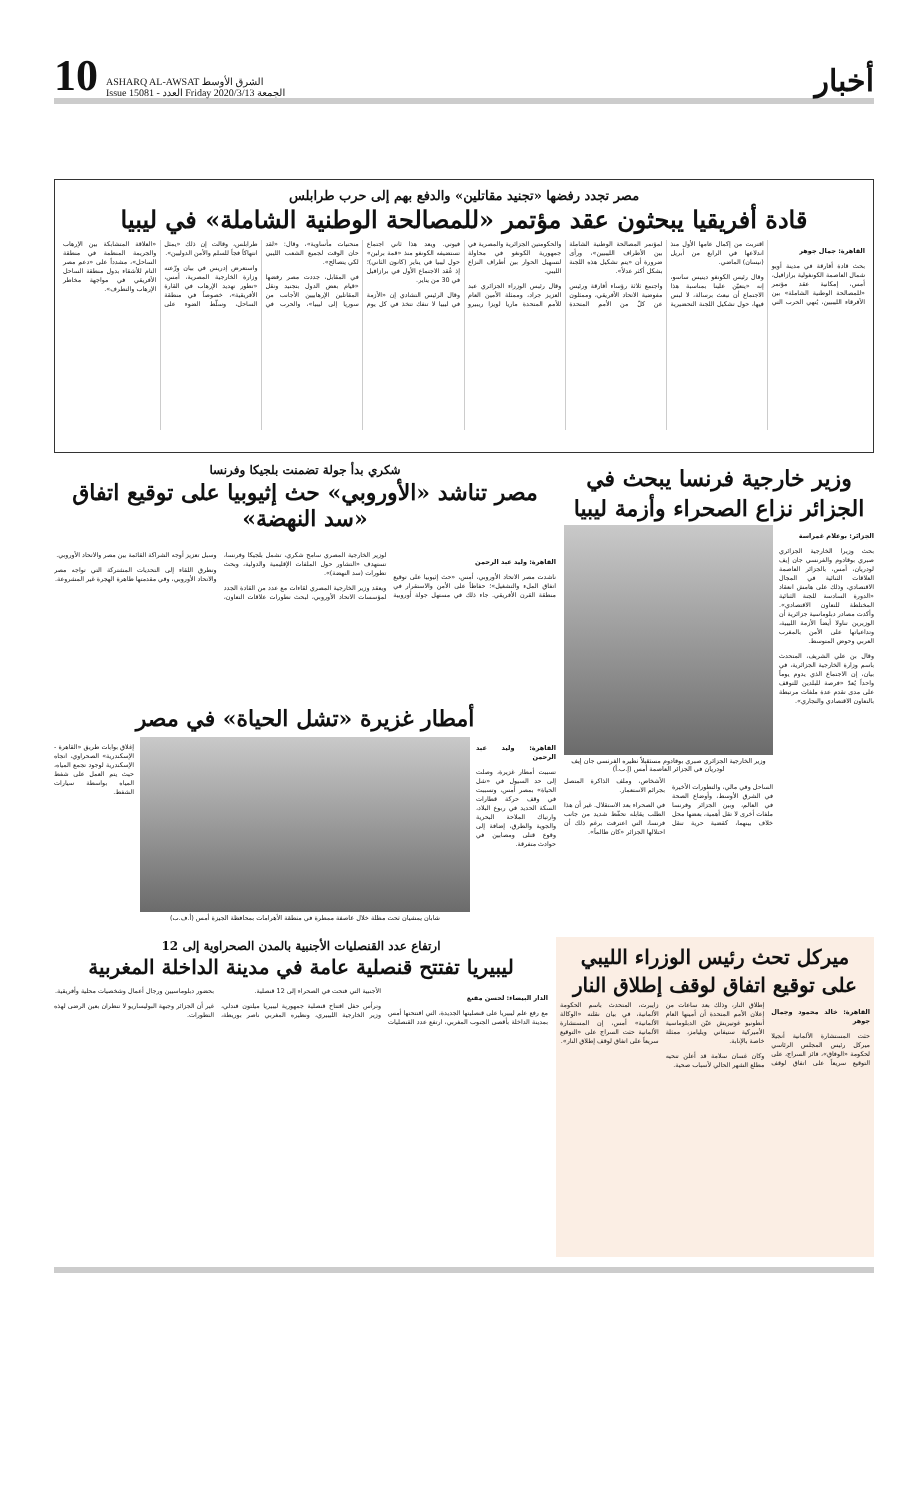أخبار
10
ASHARQ AL-AWSAT الشرق الأوسط
Issue 15081 - العدد Friday 2020/3/13 الجمعة
مصر تجدد رفضها «تجنيد مقاتلين» والدفع بهم إلى حرب طرابلس
قادة أفريقيا يبحثون عقد مؤتمر «للمصالحة الوطنية الشاملة» في ليبيا
القاهرة: جمال جوهر
بحث قادة أفارقة في مدينة أويو شمال العاصمة الكونغولية برازافيل، أمس، إمكانية عقد مؤتمر «للمصالحة الوطنية الشاملة» بين الأفرقاء الليبيين، يُنهي الحرب التي اقتربت من إكمال عامها الأول منذ اندلاعها في الرابع من أبريل (نيسان) الماضي.
وقال رئيس الكونغو دينيس ساسو، إنه «يتعيّن علينا بمناسبة هذا الاجتماع أن نبعث برسالة، لا لبس فيها، حول تشكيل اللجنة التحضيرية لمؤتمر المصالحة الوطنية الشاملة بين الأطراف الليبيين»، ورأى ضرورة أن «يتم تشكيل هذه اللجنة بشكل أكثر عدلاً».
واجتمع ثلاثة رؤساء أفارقة ورئيس مفوضية الاتحاد الأفريقي، وممثلون عن كلّ من الأمم المتحدة والحكومتين الجزائرية والمصرية في جمهورية الكونغو في محاولة لتسهيل الحوار بين أطراف النزاع الليبي.
وقال رئيس الوزراء الجزائري عبد العزيز جراد، وممثلة الأمين العام للأمم المتحدة ماريا لويزا ريبيرو فيوتي. ويعد هذا ثاني اجتماع تستضيفه الكونغو منذ «قمة برلين» حول ليبيا في يناير (كانون الثاني)؛ إذ عُقد الاجتماع الأول في برازافيل في 30 من يناير.
وقال الرئيس التشادي إن «الأزمة في ليبيا لا تنفك تتخذ في كل يوم منحنيات مأساوية»، وقال: «لقد حان الوقت لجميع الشعب الليبي لكي يتصالح».
في المقابل، جددت مصر رفضها «قيام بعض الدول بتجنيد ونقل المقاتلين الإرهابيين الأجانب من سوريا إلى ليبيا»، والحرب في طرابلس، وقالت إن ذلك «يمثل انتهاكاً فجاً للسلم والأمن الدوليين».
واستعرض إدريس في بيان وزّعته وزارة الخارجية المصرية، أمس، «تطور تهديد الإرهاب في القارة الأفريقية»، خصوصاً في منطقة الساحل، وسلّط الضوء على «العلاقة المتشابكة بين الإرهاب والجريمة المنظمة في منطقة الساحل»، مشدداً على «دعم مصر التام للأشقاء بدول منطقة الساحل الأفريقي في مواجهة مخاطر الإرهاب والتطرف».
وزير خارجية فرنسا يبحث في الجزائر نزاع الصحراء وأزمة ليبيا
الجزائر: بوعلام غمراسة
بحث وزيرا الخارجية الجزائري صبري بوقادوم والفرنسي جان إيف لودريان، أمس، بالجزائر العاصمة العلاقات الثنائية في المجال الاقتصادي، وذلك على هامش انعقاد «الدورة السادسة للجنة الثنائية المختلطة للتعاون الاقتصادي». وأكدت مصادر دبلوماسية جزائرية أن الوزيرين تناولا أيضاً الأزمة الليبية، وتداعياتها على الأمن بالمغرب العربي وحوض المتوسط.
وقال بن علي الشريف، المتحدث باسم وزارة الخارجية الجزائرية، في بيان، إن الاجتماع الذي يدوم يوماً واحداً يُعدّ «فرصة للبلدين للتوقف على مدى تقدم عدة ملفات مرتبطة بالتعاون الاقتصادي والتجاري».
وزير الخارجية الجزائري صبري بوقادوم مستقبلاً نظيره الفرنسي جان إيف لودريان في الجزائر العاصمة أمس (إ.ب.أ)
الساحل وفي مالي، والتطورات الأخيرة في الشرق الأوسط، وأوضاع الصحة في العالم، وبين الجزائر وفرنسا ملفات أخرى لا تقل أهمية، بعضها محل خلاف بينهما، كقضية حرية تنقل الأشخاص، وملف الذاكرة المتصل بجرائم الاستعمار.
في الصحراء بعد الاستقلال. غير أن هذا الطلب يقابله تحفّظ شديد من جانب فرنسا، التي اعترفت برغم ذلك أن احتلالها الجزائر «كان ظالماً».
شكري بدأ جولة تضمنت بلجيكا وفرنسا
مصر تناشد «الأوروبي» حث إثيوبيا على توقيع اتفاق «سد النهضة»
القاهرة: وليد عبد الرحمن
ناشدت مصر الاتحاد الأوروبي، أمس، «حث إثيوبيا على توقيع اتفاق الملء والتشغيل»؛ حفاظاً على الأمن والاستقرار في منطقة القرن الأفريقي. جاء ذلك في مستهل جولة أوروبية لوزير الخارجية المصري سامح شكري، تشمل بلجيكا وفرنسا، تستهدف «التشاور حول الملفات الإقليمية والدولية، وبحث تطورات (سد النهضة)».
ويعقد وزير الخارجية المصري لقاءات مع عدد من القادة الجدد لمؤسسات الاتحاد الأوروبي، لبحث تطورات علاقات التعاون، وسبل تعزيز أوجه الشراكة القائمة بين مصر والاتحاد الأوروبي.
وتطرق اللقاء إلى التحديات المشتركة التي تواجه مصر والاتحاد الأوروبي، وفي مقدمتها ظاهرة الهجرة غير المشروعة.
أمطار غزيرة «تشل الحياة» في مصر
القاهرة: وليد عبد الرحمن
تسببت أمطار غزيرة، وصلت إلى حد السيول في «شل الحياة» بمصر أمس، وتسببت في وقف حركة قطارات السكة الحديد في ربوع البلاد، وارتباك الملاحة البحرية والجوية والطرق، إضافة إلى وقوع قتلى ومصابين في حوادث متفرقة.
شابان يمشيان تحت مظلة خلال عاصفة ممطرة في منطقة الأهرامات بمحافظة الجيزة أمس (أ.ف.ب)
إغلاق بوابات طريق «القاهرة - الإسكندرية» الصحراوي، اتجاه الإسكندرية لوجود تجمع المياه، حيث يتم العمل على شفط المياه بواسطة سيارات الشفط.
ميركل تحث رئيس الوزراء الليبي على توقيع اتفاق لوقف إطلاق النار
القاهرة: خالد محمود وجمال جوهر
حثت المستشارة الألمانية أنجيلا ميركل رئيس المجلس الرئاسي لحكومة «الوفاق»، فائز السراج، على التوقيع سريعاً على اتفاق لوقف إطلاق النار، وذلك بعد ساعات من إعلان الأمم المتحدة أن أمينها العام أنطونيو غوتيريش عيّن الدبلوماسية الأميركية ستيفاني ويليامز، ممثلة خاصة بالإنابة.
وكان غسان سلامة قد أعلن تنحيه مطلع الشهر الحالي لأسباب صحية.
زايبرت، المتحدث باسم الحكومة الألمانية، في بيان نقلته «الوكالة الألمانية» أمس، إن المستشارة الألمانية حثت السراج على «التوقيع سريعاً على اتفاق لوقف إطلاق النار».
ارتفاع عدد القنصليات الأجنبية بالمدن الصحراوية إلى 12
ليبيريا تفتتح قنصلية عامة في مدينة الداخلة المغربية
الدار البيضاء: لحسن مقنع
مع رفع علم ليبيريا على قنصليتها الجديدة، التي افتتحتها أمس بمدينة الداخلة بأقصى الجنوب المغربي، ارتفع عدد القنصليات الأجنبية التي فتحت في الصحراء إلى 12 قنصلية.
وترأس حفل افتتاح قنصلية جمهورية ليبيريا ميلتون فندلي، وزير الخارجية الليبيري، ونظيره المغربي ناصر بوريطة، بحضور دبلوماسيين ورجال أعمال وشخصيات محلية وأفريقية.
غير أن الجزائر وجبهة البوليساريو لا تنظران بعين الرضى لهذه التطورات.